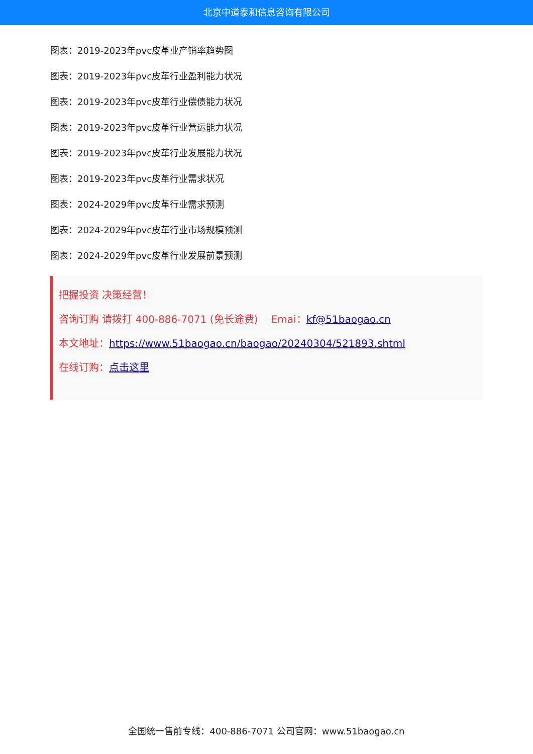北京中道泰和信息咨询有限公司
图表：2019-2023年pvc皮革业产销率趋势图
图表：2019-2023年pvc皮革行业盈利能力状况
图表：2019-2023年pvc皮革行业偿债能力状况
图表：2019-2023年pvc皮革行业营运能力状况
图表：2019-2023年pvc皮革行业发展能力状况
图表：2019-2023年pvc皮革行业需求状况
图表：2024-2029年pvc皮革行业需求预测
图表：2024-2029年pvc皮革行业市场规模预测
图表：2024-2029年pvc皮革行业发展前景预测
把握投资 决策经营！
咨询订购 请拨打 400-886-7071 (免长途费)　 Emai：kf@51baogao.cn
本文地址：https://www.51baogao.cn/baogao/20240304/521893.shtml
在线订购：点击这里
全国统一售前专线：400-886-7071 公司官网：www.51baogao.cn